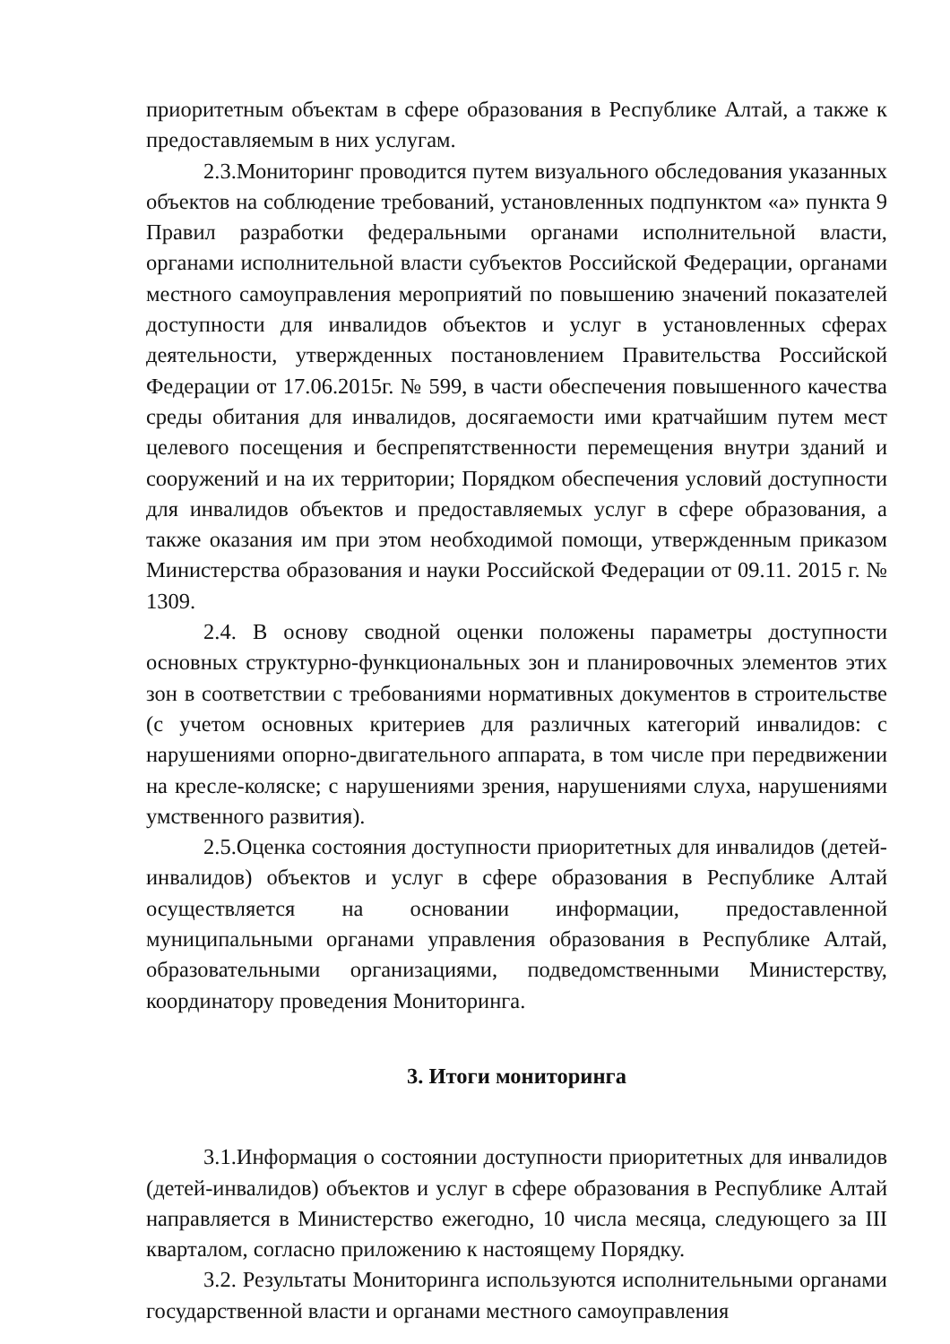приоритетным объектам в сфере образования в Республике Алтай, а также к предоставляемым в них услугам.
2.3.Мониторинг проводится путем визуального обследования указанных объектов на соблюдение требований, установленных подпунктом «а» пункта 9 Правил разработки федеральными органами исполнительной власти, органами исполнительной власти субъектов Российской Федерации, органами местного самоуправления мероприятий по повышению значений показателей доступности для инвалидов объектов и услуг в установленных сферах деятельности, утвержденных постановлением Правительства Российской Федерации от 17.06.2015г. № 599, в части обеспечения повышенного качества среды обитания для инвалидов, досягаемости ими кратчайшим путем мест целевого посещения и беспрепятственности перемещения внутри зданий и сооружений и на их территории; Порядком обеспечения условий доступности для инвалидов объектов и предоставляемых услуг в сфере образования, а также оказания им при этом необходимой помощи, утвержденным приказом Министерства образования и науки Российской Федерации от 09.11. 2015 г. № 1309.
2.4. В основу сводной оценки положены параметры доступности основных структурно-функциональных зон и планировочных элементов этих зон в соответствии с требованиями нормативных документов в строительстве (с учетом основных критериев для различных категорий инвалидов: с нарушениями опорно-двигательного аппарата, в том числе при передвижении на кресле-коляске; с нарушениями зрения, нарушениями слуха, нарушениями умственного развития).
2.5.Оценка состояния доступности приоритетных для инвалидов (детей-инвалидов) объектов и услуг в сфере образования в Республике Алтай осуществляется на основании информации, предоставленной муниципальными органами управления образования в Республике Алтай, образовательными организациями, подведомственными Министерству, координатору проведения Мониторинга.
3. Итоги мониторинга
3.1.Информация о состоянии доступности приоритетных для инвалидов (детей-инвалидов) объектов и услуг в сфере образования в Республике Алтай направляется в Министерство ежегодно, 10 числа месяца, следующего за III кварталом, согласно приложению к настоящему Порядку.
3.2. Результаты Мониторинга используются исполнительными органами государственной власти и органами местного самоуправления